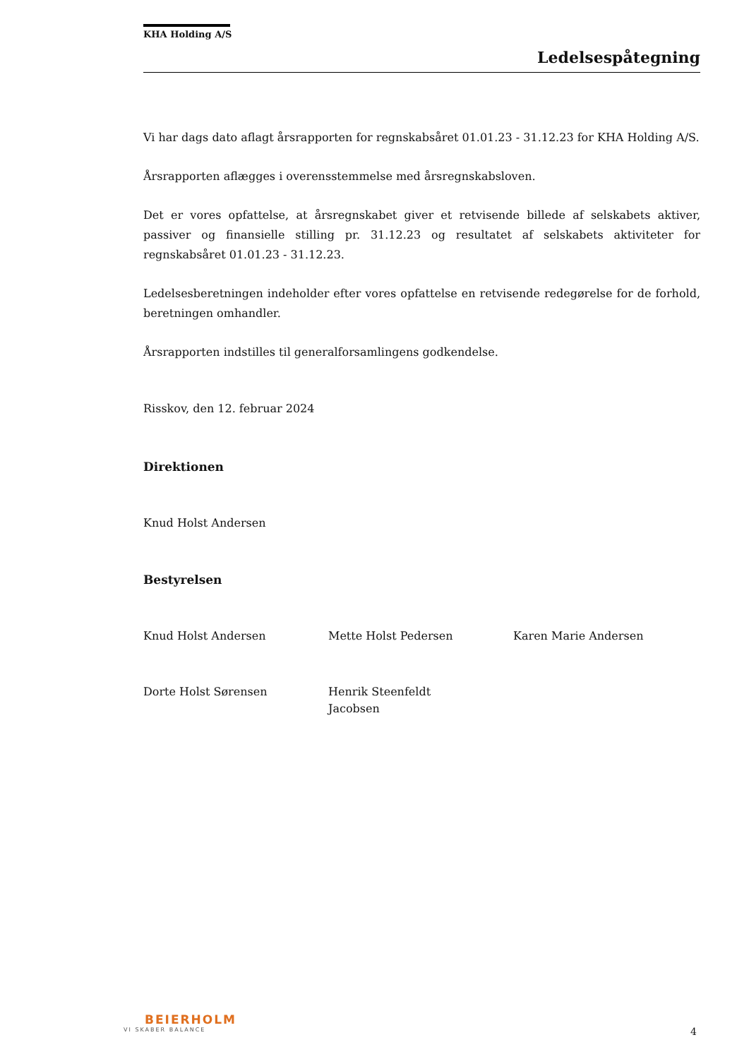KHA Holding A/S
Ledelsespåtegning
Vi har dags dato aflagt årsrapporten for regnskabsåret 01.01.23 - 31.12.23 for KHA Holding A/S.
Årsrapporten aflægges i overensstemmelse med årsregnskabsloven.
Det er vores opfattelse, at årsregnskabet giver et retvisende billede af selskabets aktiver, passiver og finansielle stilling pr. 31.12.23 og resultatet af selskabets aktiviteter for regnskabsåret 01.01.23 - 31.12.23.
Ledelsesberetningen indeholder efter vores opfattelse en retvisende redegørelse for de forhold, beretningen omhandler.
Årsrapporten indstilles til generalforsamlingens godkendelse.
Risskov, den 12. februar 2024
Direktionen
Knud Holst Andersen
Bestyrelsen
Knud Holst Andersen Mette Holst Pedersen Karen Marie Andersen
Dorte Holst Sørensen Henrik Steenfeldt
Jacobsen
BEIERHOLM
VI SKABER BALANCE
4